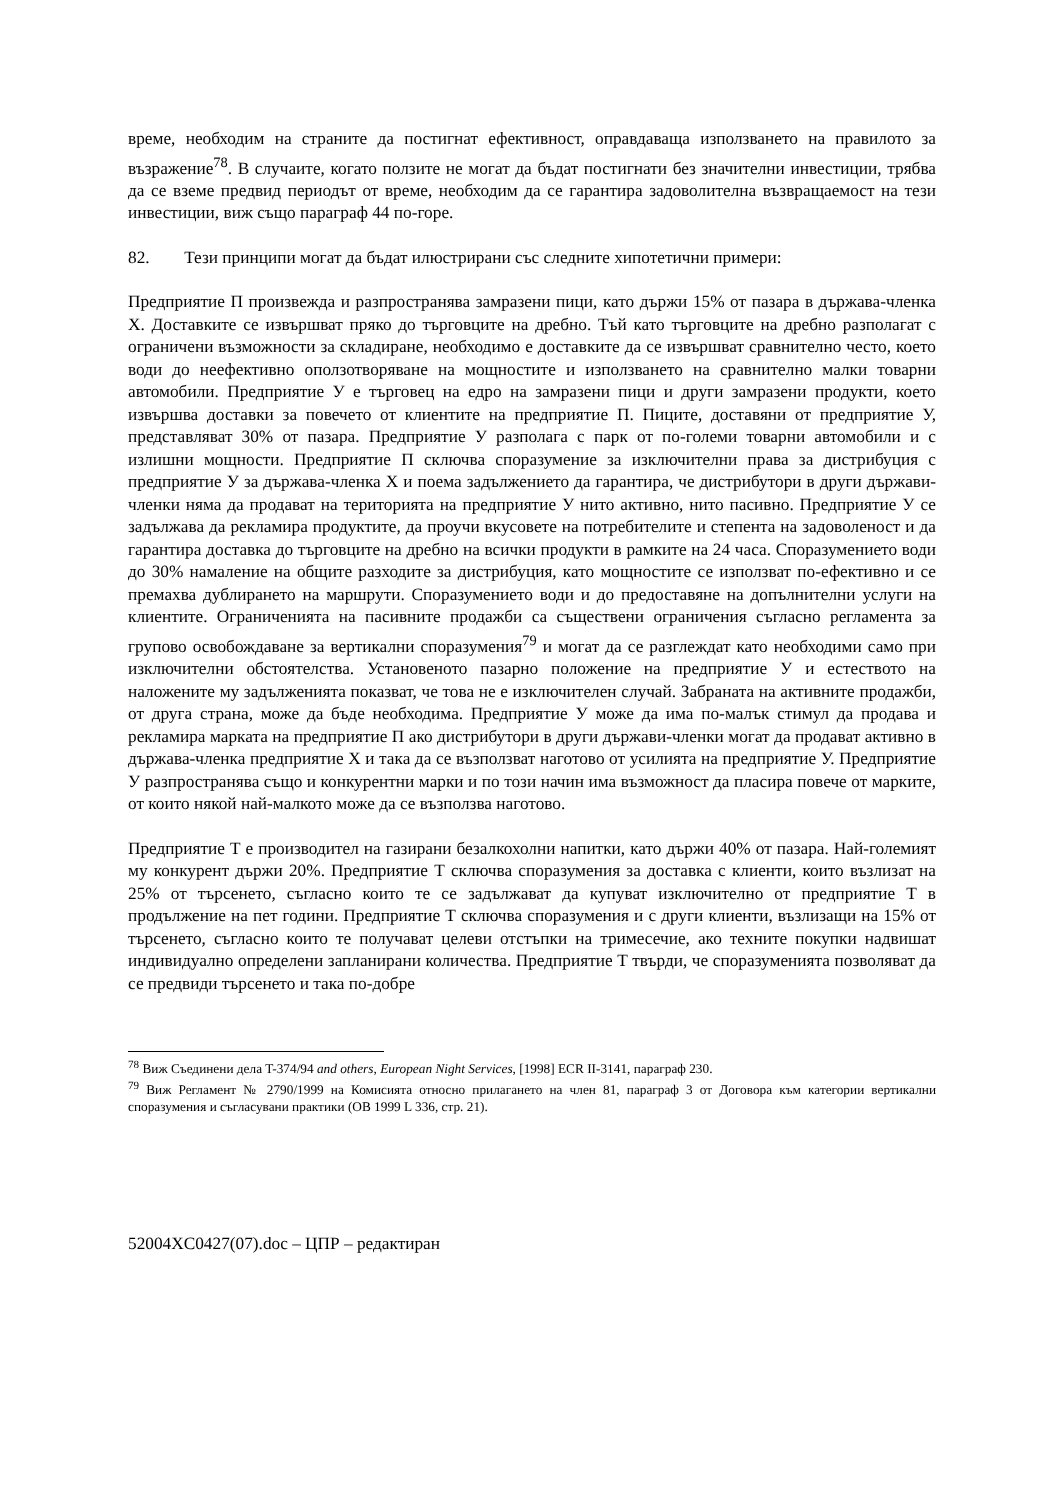време, необходим на страните да постигнат ефективност, оправдаваща използването на правилото за възражение<sup>78</sup>. В случаите, когато ползите не могат да бъдат постигнати без значителни инвестиции, трябва да се вземе предвид периодът от време, необходим да се гарантира задоволителна възвращаемост на тези инвестиции, виж също параграф 44 по-горе.
82. Тези принципи могат да бъдат илюстрирани със следните хипотетични примери:
Предприятие П произвежда и разпространява замразени пици, като държи 15% от пазара в държава-членка Х. Доставките се извършват пряко до търговците на дребно. Тъй като търговците на дребно разполагат с ограничени възможности за складиране, необходимо е доставките да се извършват сравнително често, което води до неефективно оползотворяване на мощностите и използването на сравнително малки товарни автомобили. Предприятие У е търговец на едро на замразени пици и други замразени продукти, което извършва доставки за повечето от клиентите на предприятие П. Пиците, доставяни от предприятие У, представляват 30% от пазара. Предприятие У разполага с парк от по-големи товарни автомобили и с излишни мощности. Предприятие П сключва споразумение за изключителни права за дистрибуция с предприятие У за държава-членка Х и поема задължението да гарантира, че дистрибутори в други държави-членки няма да продават на територията на предприятие У нито активно, нито пасивно. Предприятие У се задължава да рекламира продуктите, да проучи вкусовете на потребителите и степента на задоволеност и да гарантира доставка до търговците на дребно на всички продукти в рамките на 24 часа. Споразумението води до 30% намаление на общите разходите за дистрибуция, като мощностите се използват по-ефективно и се премахва дублирането на маршрути. Споразумението води и до предоставяне на допълнителни услуги на клиентите. Ограниченията на пасивните продажби са съществени ограничения съгласно регламента за групово освобождаване за вертикални споразумения<sup>79</sup> и могат да се разглеждат като необходими само при изключителни обстоятелства. Установеното пазарно положение на предприятие У и естеството на наложените му задълженията показват, че това не е изключителен случай. Забраната на активните продажби, от друга страна, може да бъде необходима. Предприятие У може да има по-малък стимул да продава и рекламира марката на предприятие П ако дистрибутори в други държави-членки могат да продават активно в държава-членка предприятие Х и така да се възползват наготово от усилията на предприятие У. Предприятие У разпространява също и конкурентни марки и по този начин има възможност да пласира повече от марките, от които някой най-малкото може да се възползва наготово.
Предприятие Т е производител на газирани безалкохолни напитки, като държи 40% от пазара. Най-големият му конкурент държи 20%. Предприятие Т сключва споразумения за доставка с клиенти, които възлизат на 25% от търсенето, съгласно които те се задължават да купуват изключително от предприятие Т в продължение на пет години. Предприятие Т сключва споразумения и с други клиенти, възлизащи на 15% от търсенето, съгласно които те получават целеви отстъпки на тримесечие, ако техните покупки надвишат индивидуално определени запланирани количества. Предприятие Т твърди, че споразуменията позволяват да се предвиди търсенето и така по-добре
<sup>78</sup> Виж Съединени дела T-374/94 and others, European Night Services, [1998] ECR II-3141, параграф 230.
<sup>79</sup> Виж Регламент № 2790/1999 на Комисията относно прилагането на член 81, параграф 3 от Договора към категории вертикални споразумения и съгласувани практики (ОВ 1999 L 336, стр. 21).
52004XC0427(07).doc – ЦПР – редактиран